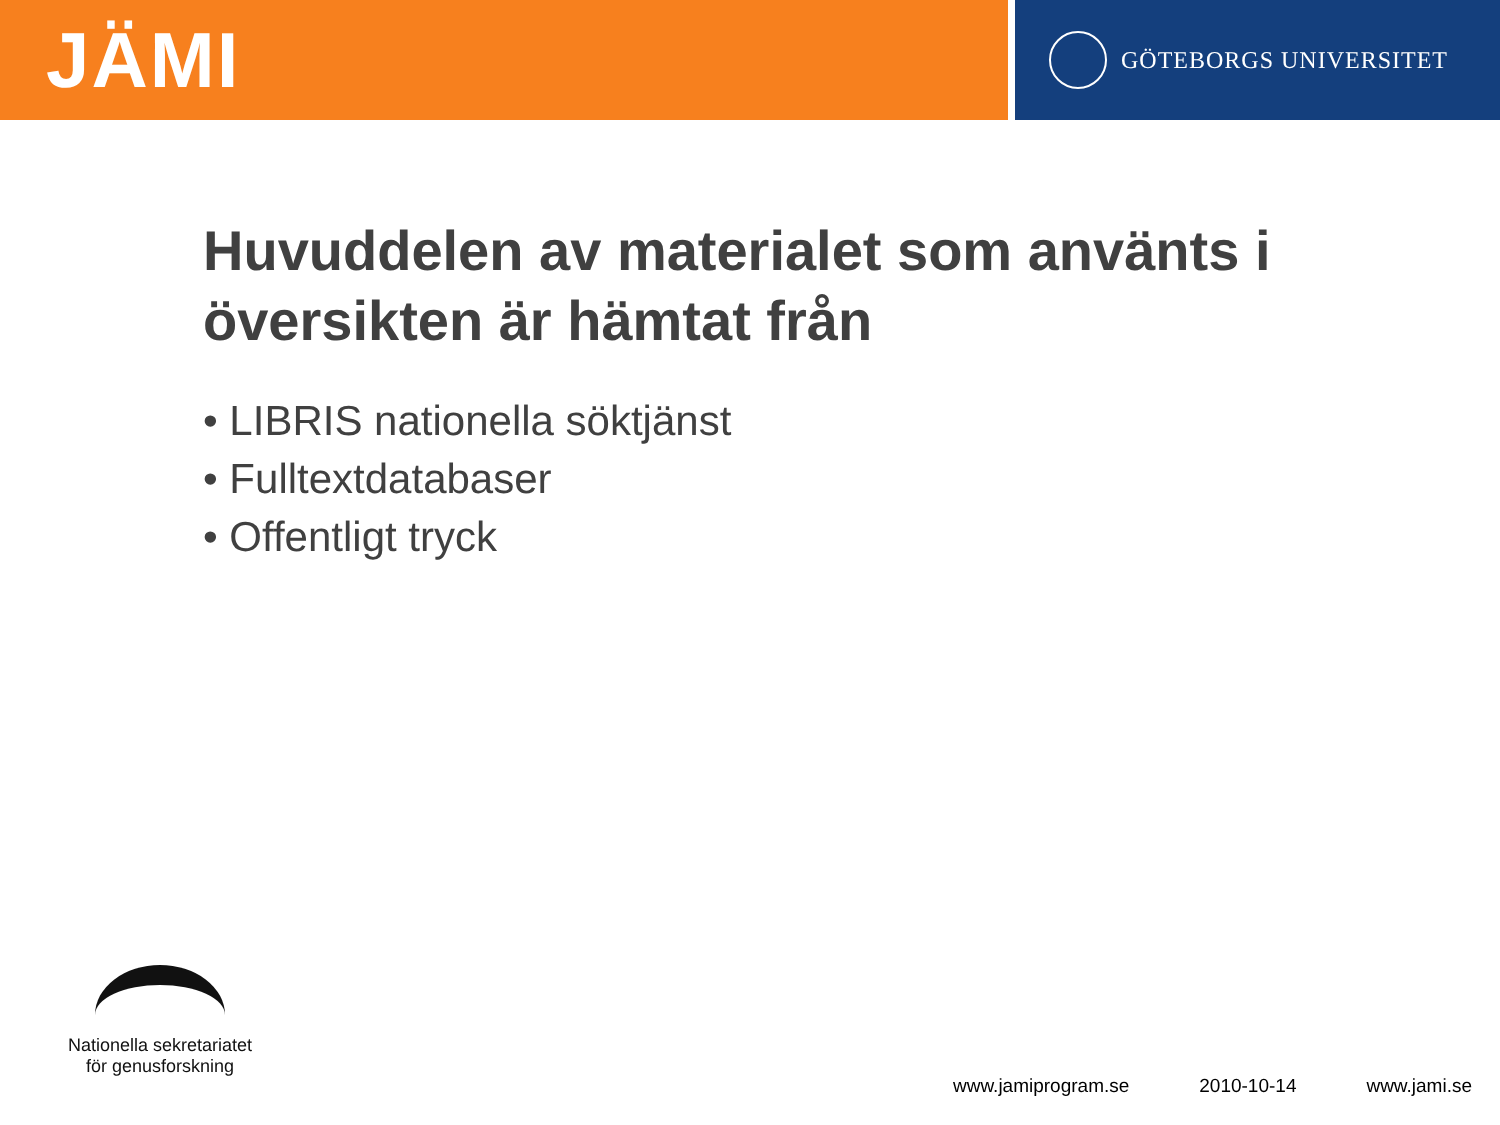JÄMI
GÖTEBORGS UNIVERSITET
Huvuddelen av materialet som använts i översikten är hämtat från
• LIBRIS nationella söktjänst
• Fulltextdatabaser
• Offentligt tryck
Nationella sekretariatet
för genusforskning
www.jamiprogram.se 2010-10-14 www.jami.se